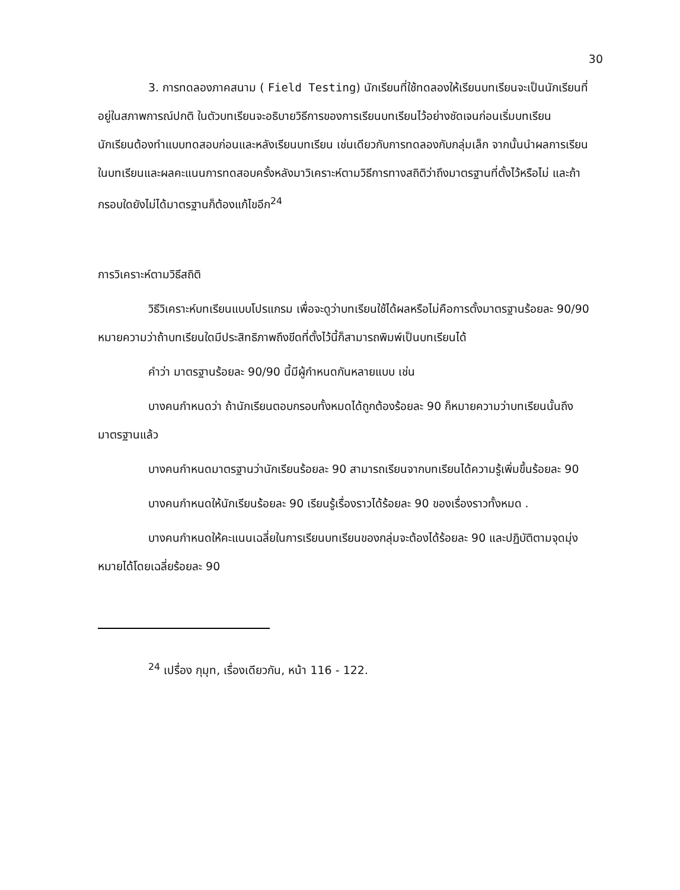30
3. การทดลองภาคสนาม ( Field Testing) นักเรียนที่ใช้ทดลองให้เรียนบทเรียนจะเป็นนักเรียนที่อยู่ในสภาพการณ์ปกติ ในตัวบทเรียนจะอธิบายวิธีการของการเรียนบทเรียนไว้อย่างชัดเจนก่อนเริ่มบทเรียน นักเรียนต้องทำแบบทดสอบก่อนและหลังเรียนบทเรียน เช่นเดียวกับการทดลองกับกลุ่มเล็ก จากนั้นนำผลการเรียนในบทเรียนและผลคะแนนการทดสอบครั้งหลังมาวิเคราะห์ตามวิธีการทางสถิติว่าถึงมาตรฐานที่ตั้งไว้หรือไม่ และถ้ากรอบใดยังไม่ได้มาตรฐานก็ต้องแก้ไขอีก<sup>24</sup>
การวิเคราะห์ตามวิธีสถิติ
วิธีวิเคราะห์บทเรียนแบบโปรแกรม เพื่อจะดูว่าบทเรียนใช้ได้ผลหรือไม่คือการตั้งมาตรฐานร้อยละ 90/90 หมายความว่าถ้าบทเรียนใดมีประสิทธิภาพถึงขีดที่ตั้งไว้นี้ก็สามารถพิมพ์เป็นบทเรียนได้
คำว่า มาตรฐานร้อยละ 90/90 นี้มีผู้กำหนดกันหลายแบบ เช่น
บางคนกำหนดว่า ถ้านักเรียนตอบกรอบทั้งหมดได้ถูกต้องร้อยละ 90 ก็หมายความว่าบทเรียนนั้นถึงมาตรฐานแล้ว
บางคนกำหนดมาตรฐานว่านักเรียนร้อยละ 90 สามารถเรียนจากบทเรียนได้ความรู้เพิ่มขึ้นร้อยละ 90
บางคนกำหนดให้นักเรียนร้อยละ 90 เรียนรู้เรื่องราวได้ร้อยละ 90 ของเรื่องราวทั้งหมด .
บางคนกำหนดให้คะแนนเฉลี่ยในการเรียนบทเรียนของกลุ่มจะต้องได้ร้อยละ 90 และปฏิบัติตามจุดมุ่งหมายได้โดยเฉลี่ยร้อยละ 90
<sup>24</sup> เปรื่อง กุมุท, เรื่องเดียวกัน, หน้า 116 - 122.